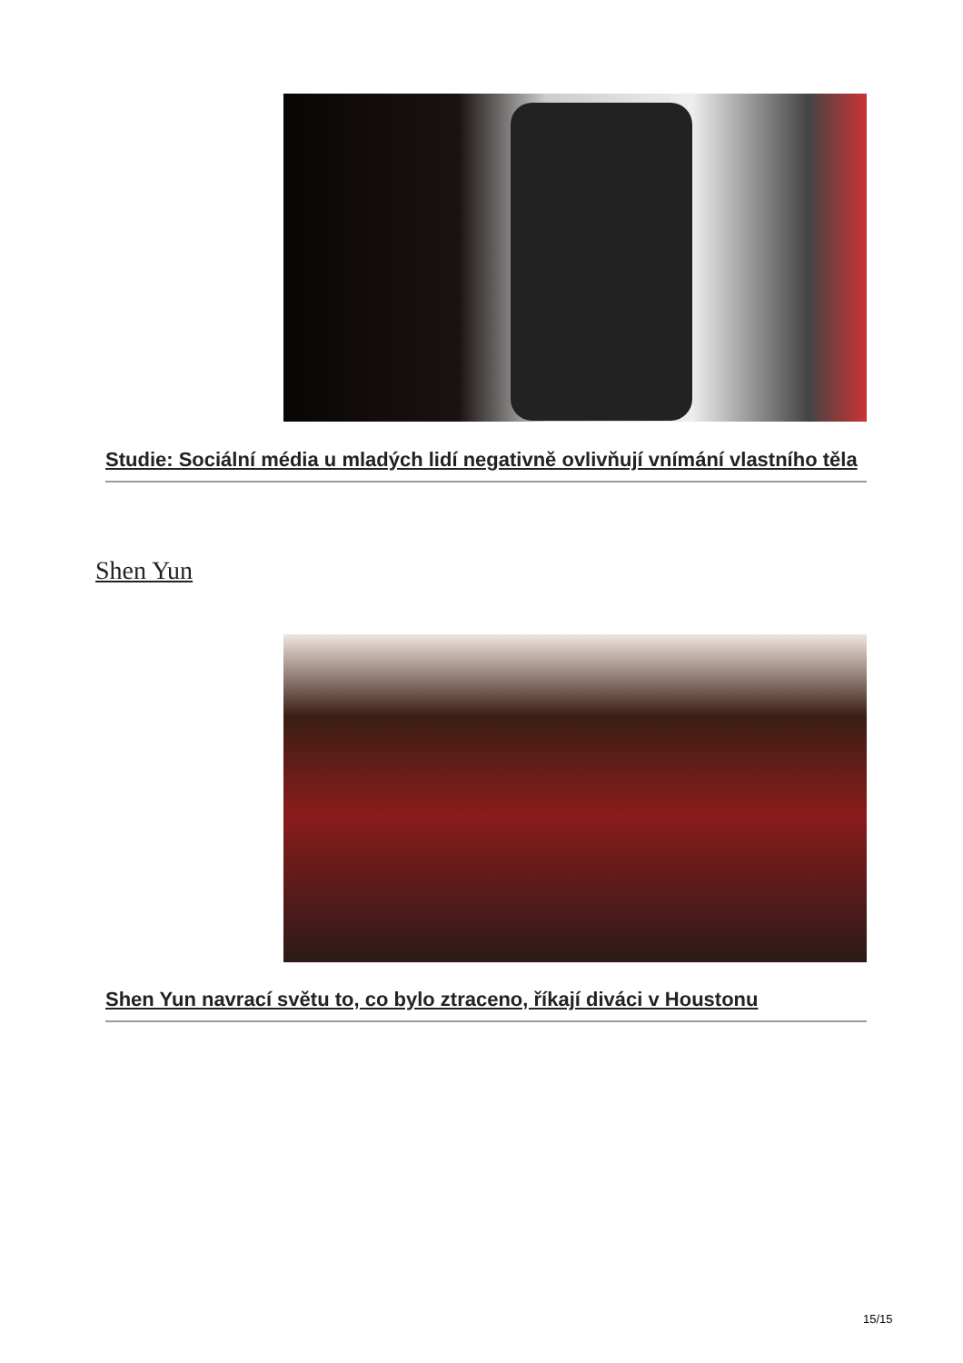Studie: Sociální média u mladých lidí negativně ovlivňují vnímání vlastního těla
Shen Yun
Shen Yun navrací světu to, co bylo ztraceno, říkají diváci v Houstonu
15/15